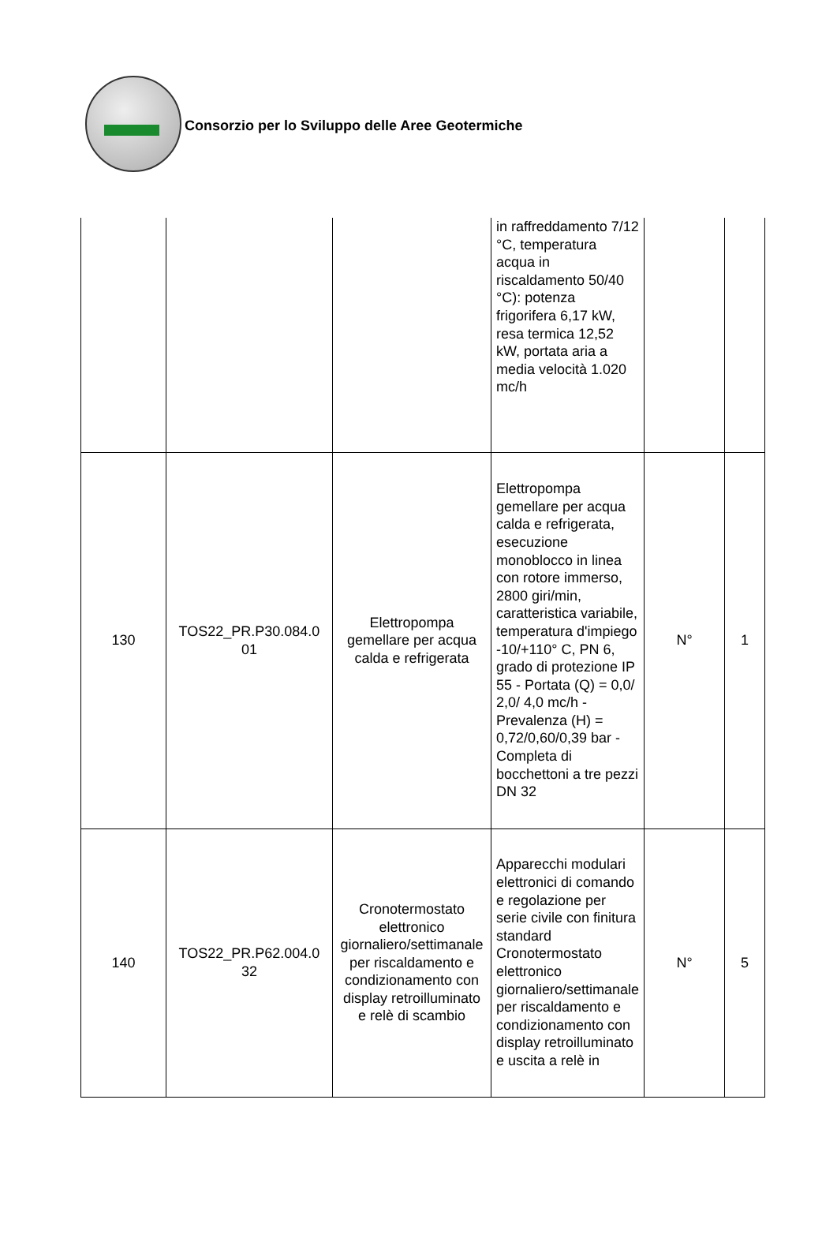Consorzio per lo Sviluppo delle Aree Geotermiche
| | | | in raffreddamento 7/12 °C, temperatura acqua in riscaldamento 50/40 °C): potenza frigorifera 6,17 kW, resa termica 12,52 kW, portata aria a media velocità 1.020 mc/h | | |
| 130 | TOS22_PR.P30.084.0 01 | Elettropompa gemellare per acqua calda e refrigerata | Elettropompa gemellare per acqua calda e refrigerata, esecuzione monoblocco in linea con rotore immerso, 2800 giri/min, caratteristica variabile, temperatura d'impiego -10/+110° C, PN 6, grado di protezione IP 55 - Portata (Q) = 0,0/ 2,0/ 4,0 mc/h - Prevalenza (H) = 0,72/0,60/0,39 bar - Completa di bocchettoni a tre pezzi DN 32 | N° | 1 |
| 140 | TOS22_PR.P62.004.0 32 | Cronotermostato elettronico giornaliero/settimanale per riscaldamento e condizionamento con display retroilluminato e relè di scambio | Apparecchi modulari elettronici di comando e regolazione per serie civile con finitura standard Cronotermostato elettronico giornaliero/settimanale per riscaldamento e condizionamento con display retroilluminato e uscita a relè in | N° | 5 |